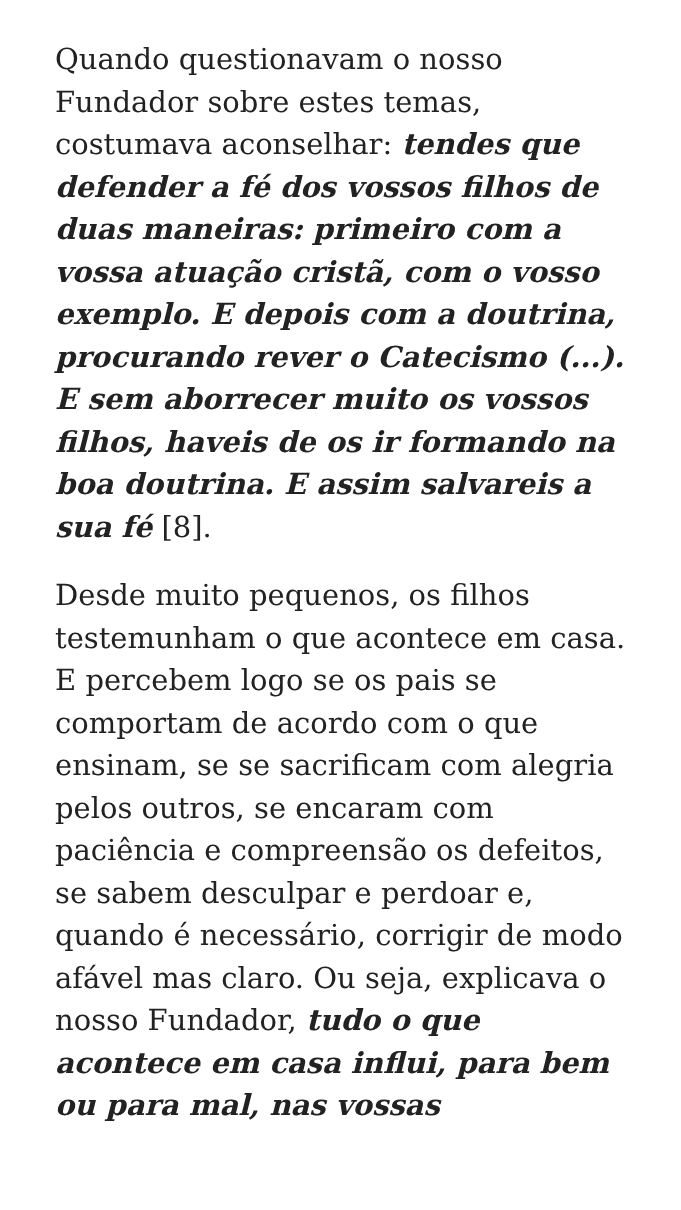Quando questionavam o nosso Fundador sobre estes temas, costumava aconselhar: tendes que defender a fé dos vossos filhos de duas maneiras: primeiro com a vossa atuação cristã, com o vosso exemplo. E depois com a doutrina, procurando rever o Catecismo (...). E sem aborrecer muito os vossos filhos, haveis de os ir formando na boa doutrina. E assim salvareis a sua fé [8].
Desde muito pequenos, os filhos testemunham o que acontece em casa. E percebem logo se os pais se comportam de acordo com o que ensinam, se se sacrificam com alegria pelos outros, se encaram com paciência e compreensão os defeitos, se sabem desculpar e perdoar e, quando é necessário, corrigir de modo afável mas claro. Ou seja, explicava o nosso Fundador, tudo o que acontece em casa influi, para bem ou para mal, nas vossas